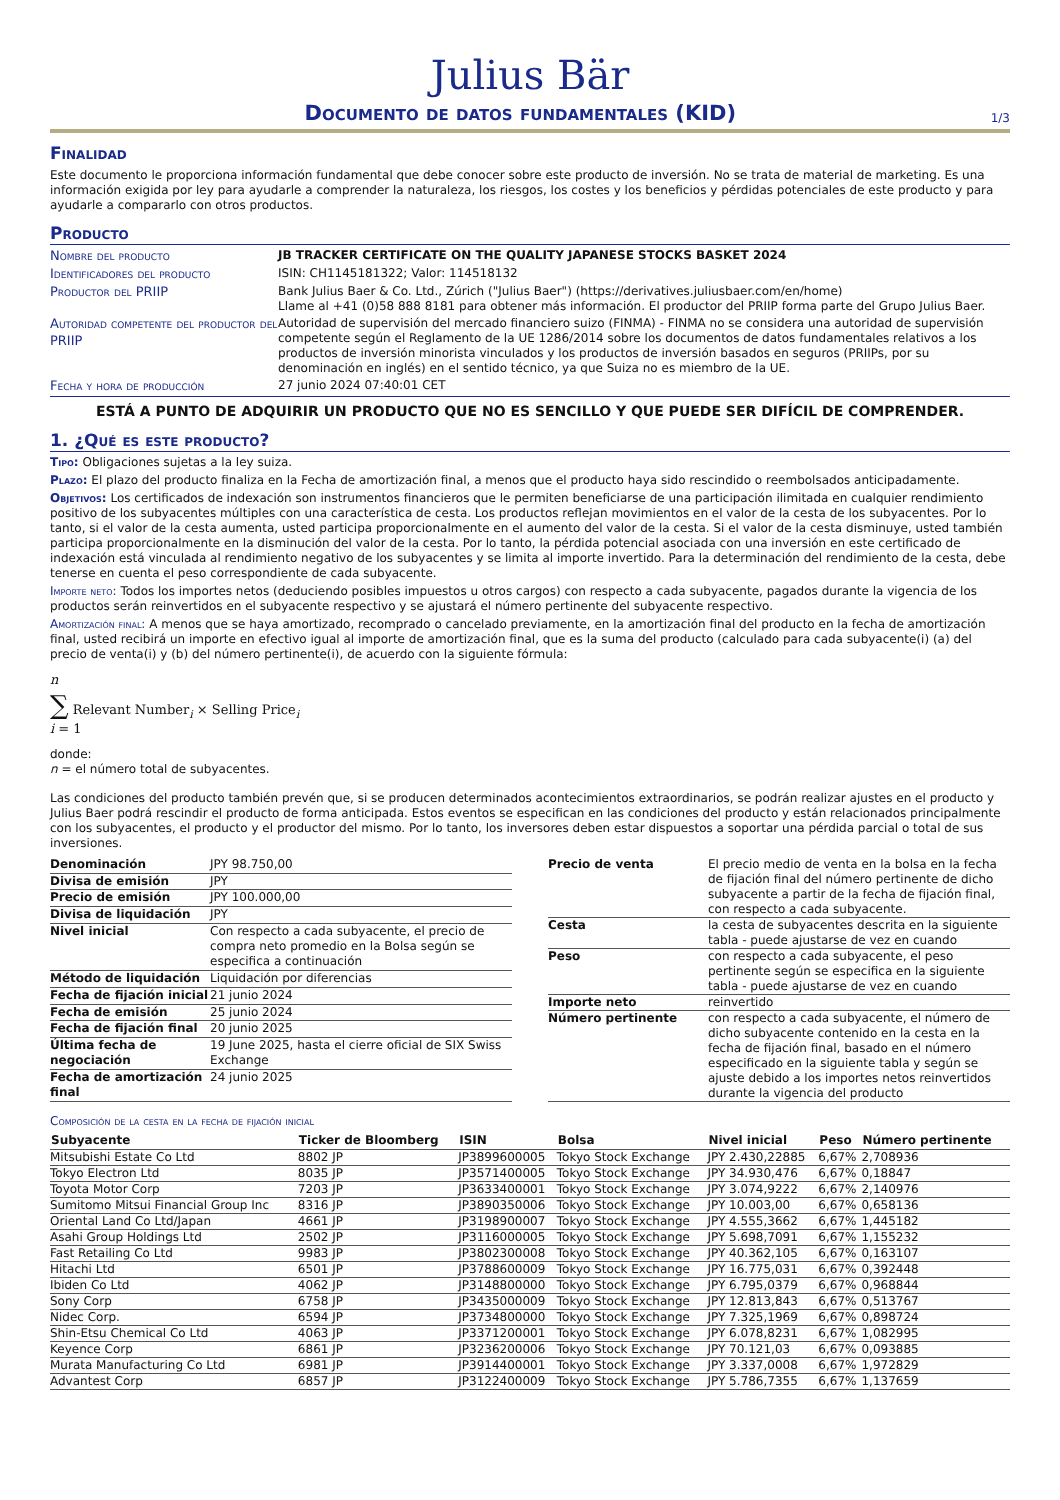Julius Bär
Documento de datos fundamentales (KID)
1/3
Finalidad
Este documento le proporciona información fundamental que debe conocer sobre este producto de inversión. No se trata de material de marketing. Es una información exigida por ley para ayudarle a comprender la naturaleza, los riesgos, los costes y los beneficios y pérdidas potenciales de este producto y para ayudarle a compararlo con otros productos.
Producto
| Nombre del producto | JB TRACKER CERTIFICATE ON THE QUALITY JAPANESE STOCKS BASKET 2024 |
| Identificadores del producto | ISIN: CH1145181322; Valor: 114518132 |
| Productor del PRIIP | Bank Julius Baer & Co. Ltd., Zúrich ("Julius Baer") (https://derivatives.juliusbaer.com/en/home) Llame al +41 (0)58 888 8181 para obtener más información. El productor del PRIIP forma parte del Grupo Julius Baer. |
| Autoridad competente del productor del PRIIP | Autoridad de supervisión del mercado financiero suizo (FINMA) - FINMA no se considera una autoridad de supervisión competente según el Reglamento de la UE 1286/2014 sobre los documentos de datos fundamentales relativos a los productos de inversión minorista vinculados y los productos de inversión basados en seguros (PRIIPs, por su denominación en inglés) en el sentido técnico, ya que Suiza no es miembro de la UE. |
| Fecha y hora de producción | 27 junio 2024 07:40:01 CET |
ESTÁ A PUNTO DE ADQUIRIR UN PRODUCTO QUE NO ES SENCILLO Y QUE PUEDE SER DIFÍCIL DE COMPRENDER.
1. ¿Qué es este producto?
Tipo: Obligaciones sujetas a la ley suiza.
Plazo: El plazo del producto finaliza en la Fecha de amortización final, a menos que el producto haya sido rescindido o reembolsados anticipadamente.
Objetivos: Los certificados de indexación son instrumentos financieros que le permiten beneficiarse de una participación ilimitada en cualquier rendimiento positivo de los subyacentes múltiples con una característica de cesta. Los productos reflejan movimientos en el valor de la cesta de los subyacentes. Por lo tanto, si el valor de la cesta aumenta, usted participa proporcionalmente en el aumento del valor de la cesta. Si el valor de la cesta disminuye, usted también participa proporcionalmente en la disminución del valor de la cesta. Por lo tanto, la pérdida potencial asociada con una inversión en este certificado de indexación está vinculada al rendimiento negativo de los subyacentes y se limita al importe invertido. Para la determinación del rendimiento de la cesta, debe tenerse en cuenta el peso correspondiente de cada subyacente.
Importe neto: Todos los importes netos (deduciendo posibles impuestos u otros cargos) con respecto a cada subyacente, pagados durante la vigencia de los productos serán reinvertidos en el subyacente respectivo y se ajustará el número pertinente del subyacente respectivo.
Amortización final: A menos que se haya amortizado, recomprado o cancelado previamente, en la amortización final del producto en la fecha de amortización final, usted recibirá un importe en efectivo igual al importe de amortización final, que es la suma del producto (calculado para cada subyacente(i) (a) del precio de venta(i) y (b) del número pertinente(i), de acuerdo con la siguiente fórmula:
n
∑ Relevant Number<sub>i</sub> × Selling Price<sub>i</sub>
i = 1
donde:
n = el número total de subyacentes.
Las condiciones del producto también prevén que, si se producen determinados acontecimientos extraordinarios, se podrán realizar ajustes en el producto y Julius Baer podrá rescindir el producto de forma anticipada. Estos eventos se especifican en las condiciones del producto y están relacionados principalmente con los subyacentes, el producto y el productor del mismo. Por lo tanto, los inversores deben estar dispuestos a soportar una pérdida parcial o total de sus inversiones.
| Denominación | JPY 98.750,00 |
| Divisa de emisión | JPY |
| Precio de emisión | JPY 100.000,00 |
| Divisa de liquidación | JPY |
| Nivel inicial | Con respecto a cada subyacente, el precio de compra neto promedio en la Bolsa según se especifica a continuación |
| Método de liquidación | Liquidación por diferencias |
| Fecha de fijación inicial | 21 junio 2024 |
| Fecha de emisión | 25 junio 2024 |
| Fecha de fijación final | 20 junio 2025 |
| Última fecha de negociación | 19 June 2025, hasta el cierre oficial de SIX Swiss Exchange |
| Fecha de amortización final | 24 junio 2025 |
| Precio de venta | El precio medio de venta en la bolsa en la fecha de fijación final del número pertinente de dicho subyacente a partir de la fecha de fijación final, con respecto a cada subyacente. |
| Cesta | la cesta de subyacentes descrita en la siguiente tabla - puede ajustarse de vez en cuando |
| Peso | con respecto a cada subyacente, el peso pertinente según se especifica en la siguiente tabla - puede ajustarse de vez en cuando |
| Importe neto | reinvertido |
| Número pertinente | con respecto a cada subyacente, el número de dicho subyacente contenido en la cesta en la fecha de fijación final, basado en el número especificado en la siguiente tabla y según se ajuste debido a los importes netos reinvertidos durante la vigencia del producto |
Composición de la cesta en la fecha de fijación inicial
| Subyacente | Ticker de Bloomberg | ISIN | Bolsa | Nivel inicial | Peso | Número pertinente |
| --- | --- | --- | --- | --- | --- | --- |
| Mitsubishi Estate Co Ltd | 8802 JP | JP3899600005 | Tokyo Stock Exchange | JPY 2.430,22885 | 6,67% | 2,708936 |
| Tokyo Electron Ltd | 8035 JP | JP3571400005 | Tokyo Stock Exchange | JPY 34.930,476 | 6,67% | 0,18847 |
| Toyota Motor Corp | 7203 JP | JP3633400001 | Tokyo Stock Exchange | JPY 3.074,9222 | 6,67% | 2,140976 |
| Sumitomo Mitsui Financial Group Inc | 8316 JP | JP3890350006 | Tokyo Stock Exchange | JPY 10.003,00 | 6,67% | 0,658136 |
| Oriental Land Co Ltd/Japan | 4661 JP | JP3198900007 | Tokyo Stock Exchange | JPY 4.555,3662 | 6,67% | 1,445182 |
| Asahi Group Holdings Ltd | 2502 JP | JP3116000005 | Tokyo Stock Exchange | JPY 5.698,7091 | 6,67% | 1,155232 |
| Fast Retailing Co Ltd | 9983 JP | JP3802300008 | Tokyo Stock Exchange | JPY 40.362,105 | 6,67% | 0,163107 |
| Hitachi Ltd | 6501 JP | JP3788600009 | Tokyo Stock Exchange | JPY 16.775,031 | 6,67% | 0,392448 |
| Ibiden Co Ltd | 4062 JP | JP3148800000 | Tokyo Stock Exchange | JPY 6.795,0379 | 6,67% | 0,968844 |
| Sony Corp | 6758 JP | JP3435000009 | Tokyo Stock Exchange | JPY 12.813,843 | 6,67% | 0,513767 |
| Nidec Corp. | 6594 JP | JP3734800000 | Tokyo Stock Exchange | JPY 7.325,1969 | 6,67% | 0,898724 |
| Shin-Etsu Chemical Co Ltd | 4063 JP | JP3371200001 | Tokyo Stock Exchange | JPY 6.078,8231 | 6,67% | 1,082995 |
| Keyence Corp | 6861 JP | JP3236200006 | Tokyo Stock Exchange | JPY 70.121,03 | 6,67% | 0,093885 |
| Murata Manufacturing Co Ltd | 6981 JP | JP3914400001 | Tokyo Stock Exchange | JPY 3.337,0008 | 6,67% | 1,972829 |
| Advantest Corp | 6857 JP | JP3122400009 | Tokyo Stock Exchange | JPY 5.786,7355 | 6,67% | 1,137659 |